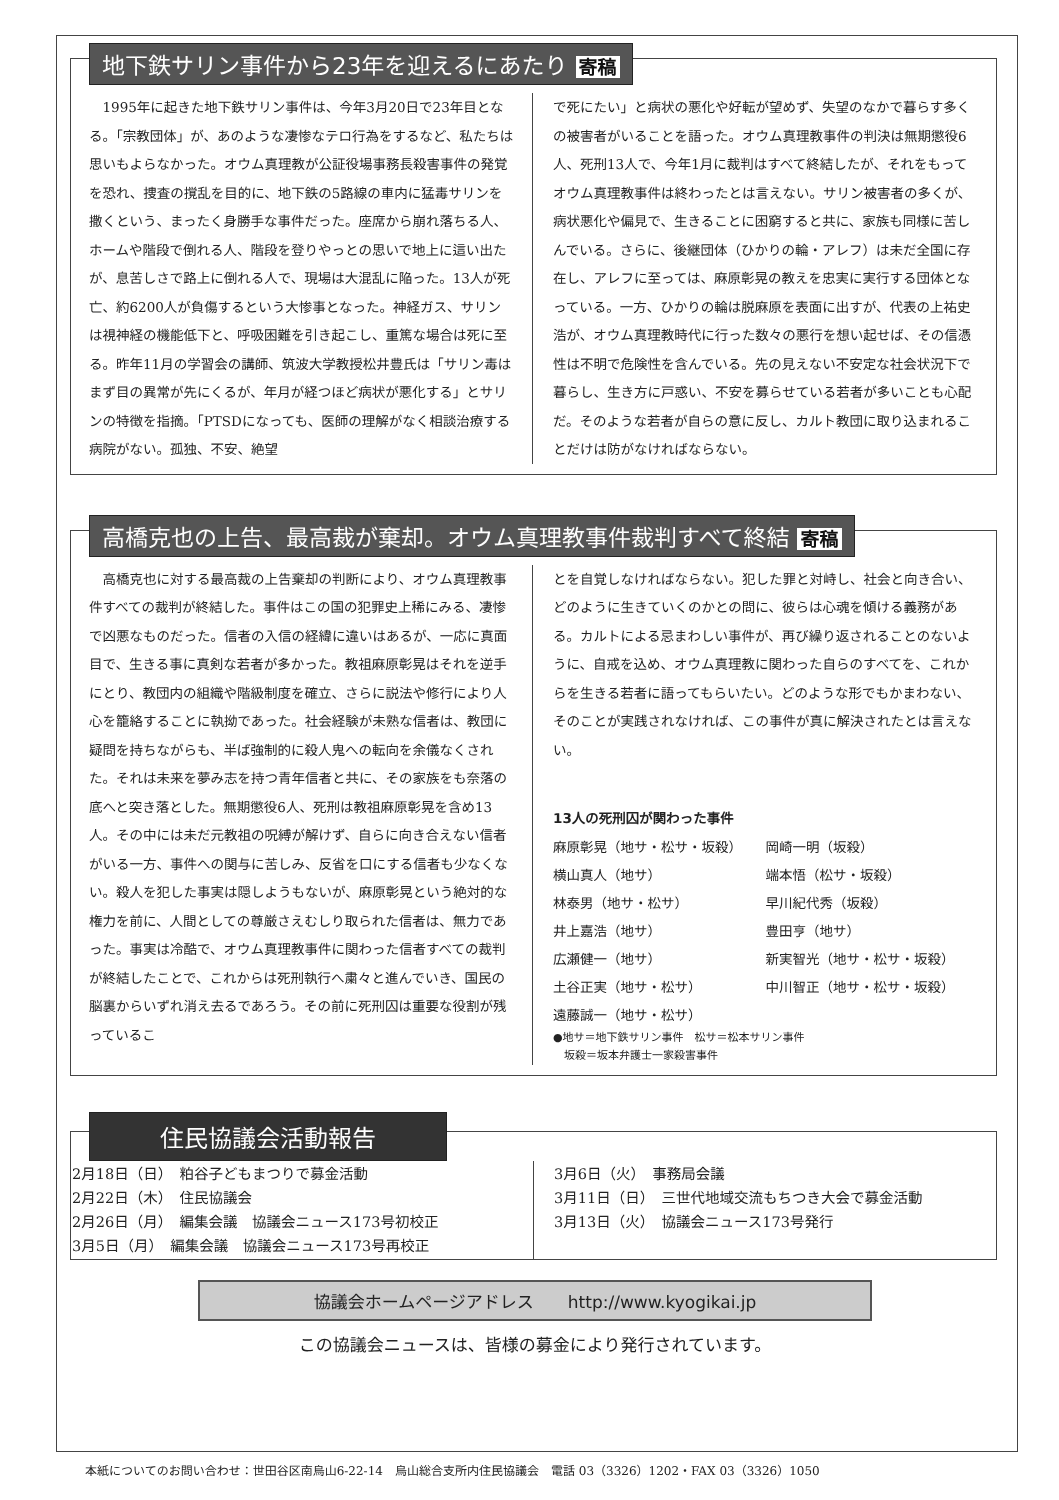地下鉄サリン事件から23年を迎えるにあたり 寄稿
1995年に起きた地下鉄サリン事件は、今年3月20日で23年目となる。「宗教団体」が、あのような凄惨なテロ行為をするなど、私たちは思いもよらなかった。オウム真理教が公証役場事務長殺害事件の発覚を恐れ、捜査の撹乱を目的に、地下鉄の5路線の車内に猛毒サリンを撒くという、まったく身勝手な事件だった。座席から崩れ落ちる人、ホームや階段で倒れる人、階段を登りやっとの思いで地上に這い出たが、息苦しさで路上に倒れる人で、現場は大混乱に陥った。13人が死亡、約6200人が負傷するという大惨事となった。神経ガス、サリンは視神経の機能低下と、呼吸困難を引き起こし、重篤な場合は死に至る。昨年11月の学習会の講師、筑波大学教授松井豊氏は「サリン毒はまず目の異常が先にくるが、年月が経つほど病状が悪化する」とサリンの特徴を指摘。「PTSDになっても、医師の理解がなく相談治療する病院がない。孤独、不安、絶望
で死にたい」と病状の悪化や好転が望めず、失望のなかで暮らす多くの被害者がいることを語った。オウム真理教事件の判決は無期懲役6人、死刑13人で、今年1月に裁判はすべて終結したが、それをもってオウム真理教事件は終わったとは言えない。サリン被害者の多くが、病状悪化や偏見で、生きることに困窮すると共に、家族も同様に苦しんでいる。さらに、後継団体（ひかりの輪・アレフ）は未だ全国に存在し、アレフに至っては、麻原彰晃の教えを忠実に実行する団体となっている。一方、ひかりの輪は脱麻原を表面に出すが、代表の上祐史浩が、オウム真理教時代に行った数々の悪行を想い起せば、その信憑性は不明で危険性を含んでいる。先の見えない不安定な社会状況下で暮らし、生き方に戸惑い、不安を募らせている若者が多いことも心配だ。そのような若者が自らの意に反し、カルト教団に取り込まれることだけは防がなければならない。
高橋克也の上告、最高裁が棄却。オウム真理教事件裁判すべて終結 寄稿
高橋克也に対する最高裁の上告棄却の判断により、オウム真理教事件すべての裁判が終結した。事件はこの国の犯罪史上稀にみる、凄惨で凶悪なものだった。信者の入信の経緯に違いはあるが、一応に真面目で、生きる事に真剣な若者が多かった。教祖麻原彰晃はそれを逆手にとり、教団内の組織や階級制度を確立、さらに説法や修行により人心を籠絡することに執拗であった。社会経験が未熟な信者は、教団に疑問を持ちながらも、半ば強制的に殺人鬼への転向を余儀なくされた。それは未来を夢み志を持つ青年信者と共に、その家族をも奈落の底へと突き落とした。無期懲役6人、死刑は教祖麻原彰晃を含め13人。その中には未だ元教祖の呪縛が解けず、自らに向き合えない信者がいる一方、事件への関与に苦しみ、反省を口にする信者も少なくない。殺人を犯した事実は隠しようもないが、麻原彰晃という絶対的な権力を前に、人間としての尊厳さえむしり取られた信者は、無力であった。事実は冷酷で、オウム真理教事件に関わった信者すべての裁判が終結したことで、これからは死刑執行へ粛々と進んでいき、国民の脳裏からいずれ消え去るであろう。その前に死刑囚は重要な役割が残っているこ
とを自覚しなければならない。犯した罪と対峙し、社会と向き合い、どのように生きていくのかとの問に、彼らは心魂を傾ける義務がある。カルトによる忌まわしい事件が、再び繰り返されることのないように、自戒を込め、オウム真理教に関わった自らのすべてを、これからを生きる若者に語ってもらいたい。どのような形でもかまわない、そのことが実践されなければ、この事件が真に解決されたとは言えない。
13人の死刑囚が関わった事件
麻原彰晃（地サ・松サ・坂殺） 岡崎一明（坂殺） 横山真人（地サ） 端本悟（松サ・坂殺） 林泰男（地サ・松サ） 早川紀代秀（坂殺） 井上嘉浩（地サ） 豊田亨（地サ） 広瀬健一（地サ） 新実智光（地サ・松サ・坂殺） 土谷正実（地サ・松サ） 中川智正（地サ・松サ・坂殺） 遠藤誠一（地サ・松サ）
●地サ＝地下鉄サリン事件　松サ＝松本サリン事件
　坂殺＝坂本弁護士一家殺害事件
住民協議会活動報告
| 2月18日（日） 粕谷子どもまつりで募金活動 2月22日（木） 住民協議会 2月26日（月） 編集会議 協議会ニュース173号初校正 3月5日（月） 編集会議 協議会ニュース173号再校正 | 3月6日（火） 事務局会議 3月11日（日） 三世代地域交流もちつき大会で募金活動 3月13日（火） 協議会ニュース173号発行 |
協議会ホームページアドレス　　http://www.kyogikai.jp
この協議会ニュースは、皆様の募金により発行されています。
本紙についてのお問い合わせ：世田谷区南烏山6-22-14　烏山総合支所内住民協議会　電話 03（3326）1202・FAX 03（3326）1050